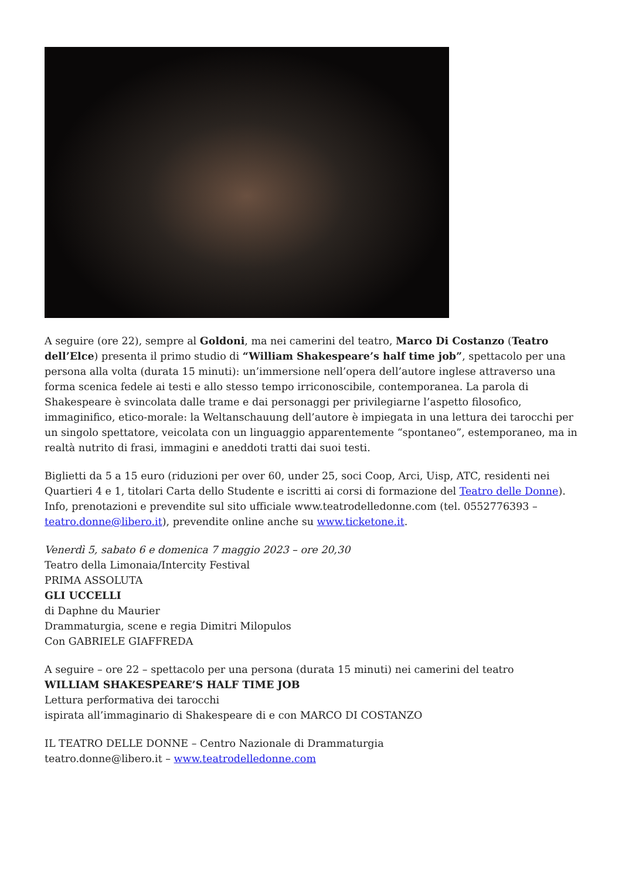A seguire (ore 22), sempre al Goldoni, ma nei camerini del teatro, Marco Di Costanzo (Teatro dell’Elce) presenta il primo studio di “William Shakespeare’s half time job”, spettacolo per una persona alla volta (durata 15 minuti): un’immersione nell’opera dell’autore inglese attraverso una forma scenica fedele ai testi e allo stesso tempo irriconoscibile, contemporanea. La parola di Shakespeare è svincolata dalle trame e dai personaggi per privilegiarne l’aspetto filosofico, immaginifico, etico-morale: la Weltanschauung dell’autore è impiegata in una lettura dei tarocchi per un singolo spettatore, veicolata con un linguaggio apparentemente “spontaneo”, estemporaneo, ma in realtà nutrito di frasi, immagini e aneddoti tratti dai suoi testi.
Biglietti da 5 a 15 euro (riduzioni per over 60, under 25, soci Coop, Arci, Uisp, ATC, residenti nei Quartieri 4 e 1, titolari Carta dello Studente e iscritti ai corsi di formazione del Teatro delle Donne). Info, prenotazioni e prevendite sul sito ufficiale www.teatrodelledonne.com (tel. 0552776393 – teatro.donne@libero.it), prevendite online anche su www.ticketone.it.
Venerdì 5, sabato 6 e domenica 7 maggio 2023 – ore 20,30
Teatro della Limonaia/Intercity Festival
PRIMA ASSOLUTA
GLI UCCELLI
di Daphne du Maurier
Drammaturgia, scene e regia Dimitri Milopulos
Con GABRIELE GIAFFREDA
A seguire – ore 22 – spettacolo per una persona (durata 15 minuti) nei camerini del teatro
WILLIAM SHAKESPEARE’S HALF TIME JOB
Lettura performativa dei tarocchi
ispirata all’immaginario di Shakespeare di e con MARCO DI COSTANZO
IL TEATRO DELLE DONNE – Centro Nazionale di Drammaturgia
teatro.donne@libero.it – www.teatrodelledonne.com